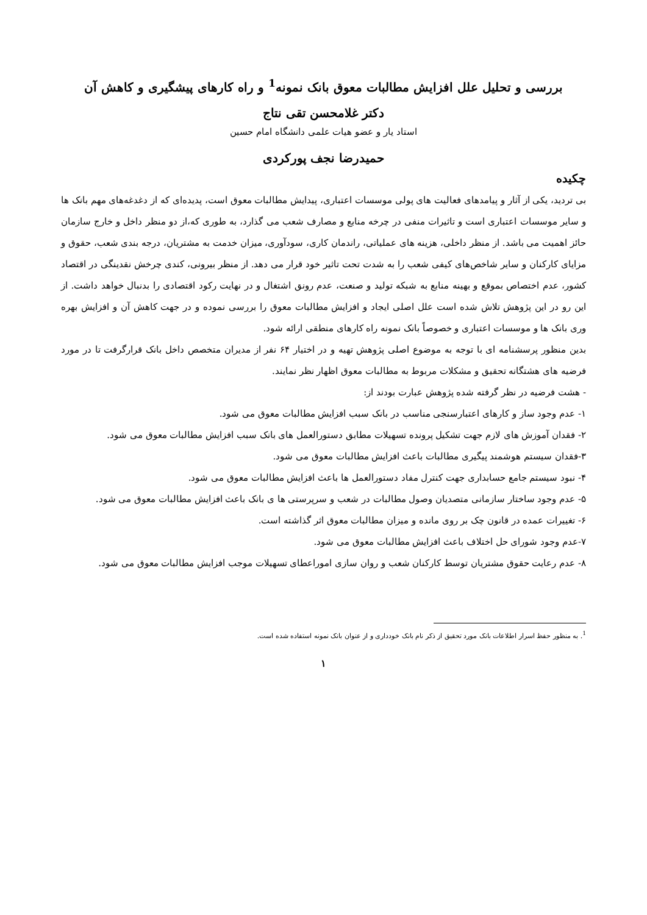بررسی و تحلیل علل افزایش مطالبات معوق بانک نمونه<sup>1</sup> و راه کارهای پیشگیری و کاهش آن
دکتر غلامحسن تقی نتاج
استاد یار و عضو هیات علمی دانشگاه امام حسین
حمیدرضا نجف پورکردی
چکیده
بی تردید، یکی از آثار و پیامدهای فعالیت های پولی موسسات اعتباری، پیدایش مطالبات معوق است، پدیده‌ای که از دغدغه‌های مهم بانک ها و سایر موسسات اعتباری است و تاثیرات منفی در چرخه منابع و مصارف شعب می گذارد، به طوری که،از دو منظر داخل و خارج سازمان حائز اهمیت می باشد. از منظر داخلی، هزینه های عملیاتی، راندمان کاری، سودآوری، میزان خدمت به مشتریان، درجه بندی شعب، حقوق و مزایای کارکنان و سایر شاخص‌های کیفی شعب را به شدت تحت تاثیر خود قرار می دهد. از منظر بیرونی، کندی چرخش نقدینگی در اقتصاد کشور، عدم اختصاص بموقع و بهینه منابع به شبکه تولید و صنعت، عدم رونق اشتغال و در نهایت رکود اقتصادی را بدنبال خواهد داشت. از این رو در این پژوهش تلاش شده است علل اصلی ایجاد و افزایش مطالبات معوق را بررسی نموده و در جهت کاهش آن و افزایش بهره وری بانک ها و موسسات اعتباری و خصوصاً بانک نمونه راه کارهای منطقی ارائه شود.
بدین منظور پرسشنامه ای با توجه به موضوع اصلی پژوهش تهیه و در اختیار ۶۴ نفر از مدیران متخصص داخل بانک قرارگرفت تا در مورد فرضیه های هشتگانه تحقیق و مشکلات مربوط به مطالبات معوق اظهار نظر نمایند.
- هشت فرضیه در نظر گرفته شده پژوهش عبارت بودند از:
۱- عدم وجود ساز و کارهای اعتبارسنجی مناسب در بانک سبب افزایش مطالبات معوق می شود.
۲- فقدان آموزش های لازم جهت تشکیل پرونده تسهیلات مطابق دستورالعمل های بانک سبب افزایش مطالبات معوق می شود.
۳-فقدان سیستم هوشمند پیگیری مطالبات باعث افزایش مطالبات معوق می شود.
۴- نبود سیستم جامع حسابداری جهت کنترل مفاد دستورالعمل ها باعث افزایش مطالبات معوق می شود.
۵- عدم وجود ساختار سازمانی متصدیان وصول مطالبات در شعب و سرپرستی ها ی بانک باعث افزایش مطالبات معوق می شود.
۶- تغییرات عمده در قانون چک بر روی مانده و میزان مطالبات معوق اثر گذاشته است.
۷-عدم وجود شورای حل اختلاف باعث افزایش مطالبات معوق می شود.
۸- عدم رعایت حقوق مشتریان توسط کارکنان شعب و روان سازی اموراعطای تسهیلات موجب افزایش مطالبات معوق می شود.
<sup>1</sup>. به منظور حفظ اسرار اطلاعات بانک مورد تحقیق از ذکر نام بانک خودداری و از عنوان بانک نمونه استفاده شده است.
۱